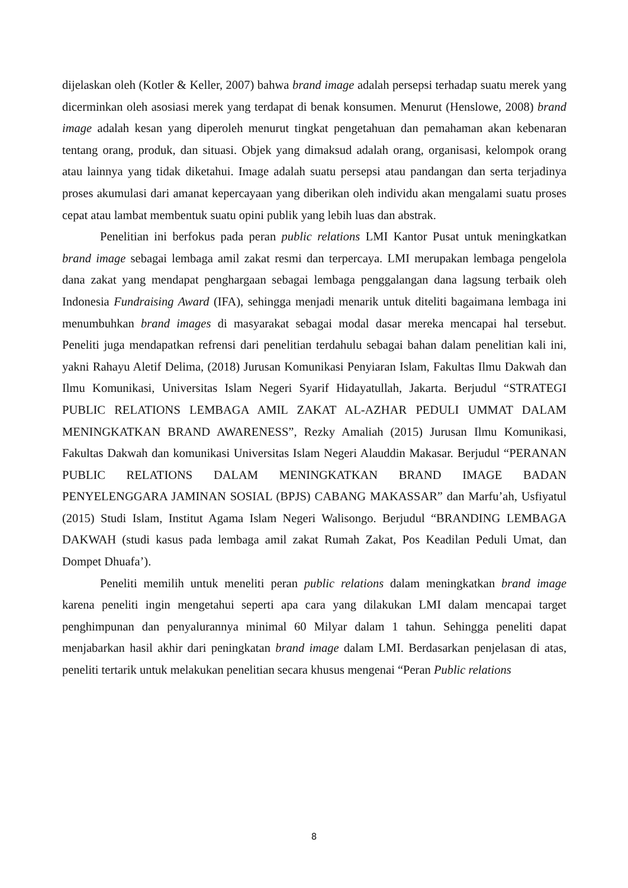dijelaskan oleh (Kotler & Keller, 2007) bahwa brand image adalah persepsi terhadap suatu merek yang dicerminkan oleh asosiasi merek yang terdapat di benak konsumen. Menurut (Henslowe, 2008) brand image adalah kesan yang diperoleh menurut tingkat pengetahuan dan pemahaman akan kebenaran tentang orang, produk, dan situasi. Objek yang dimaksud adalah orang, organisasi, kelompok orang atau lainnya yang tidak diketahui. Image adalah suatu persepsi atau pandangan dan serta terjadinya proses akumulasi dari amanat kepercayaan yang diberikan oleh individu akan mengalami suatu proses cepat atau lambat membentuk suatu opini publik yang lebih luas dan abstrak.
Penelitian ini berfokus pada peran public relations LMI Kantor Pusat untuk meningkatkan brand image sebagai lembaga amil zakat resmi dan terpercaya. LMI merupakan lembaga pengelola dana zakat yang mendapat penghargaan sebagai lembaga penggalangan dana lagsung terbaik oleh Indonesia Fundraising Award (IFA), sehingga menjadi menarik untuk diteliti bagaimana lembaga ini menumbuhkan brand images di masyarakat sebagai modal dasar mereka mencapai hal tersebut. Peneliti juga mendapatkan refrensi dari penelitian terdahulu sebagai bahan dalam penelitian kali ini, yakni Rahayu Aletif Delima, (2018) Jurusan Komunikasi Penyiaran Islam, Fakultas Ilmu Dakwah dan Ilmu Komunikasi, Universitas Islam Negeri Syarif Hidayatullah, Jakarta. Berjudul “STRATEGI PUBLIC RELATIONS LEMBAGA AMIL ZAKAT AL-AZHAR PEDULI UMMAT DALAM MENINGKATKAN BRAND AWARENESS”, Rezky Amaliah (2015) Jurusan Ilmu Komunikasi, Fakultas Dakwah dan komunikasi Universitas Islam Negeri Alauddin Makasar. Berjudul “PERANAN PUBLIC RELATIONS DALAM MENINGKATKAN BRAND IMAGE BADAN PENYELENGGARA JAMINAN SOSIAL (BPJS) CABANG MAKASSAR” dan Marfu’ah, Usfiyatul (2015) Studi Islam, Institut Agama Islam Negeri Walisongo. Berjudul “BRANDING LEMBAGA DAKWAH (studi kasus pada lembaga amil zakat Rumah Zakat, Pos Keadilan Peduli Umat, dan Dompet Dhuafa’).
Peneliti memilih untuk meneliti peran public relations dalam meningkatkan brand image karena peneliti ingin mengetahui seperti apa cara yang dilakukan LMI dalam mencapai target penghimpunan dan penyalurannya minimal 60 Milyar dalam 1 tahun. Sehingga peneliti dapat menjabarkan hasil akhir dari peningkatan brand image dalam LMI. Berdasarkan penjelasan di atas, peneliti tertarik untuk melakukan penelitian secara khusus mengenai “Peran Public relations
8